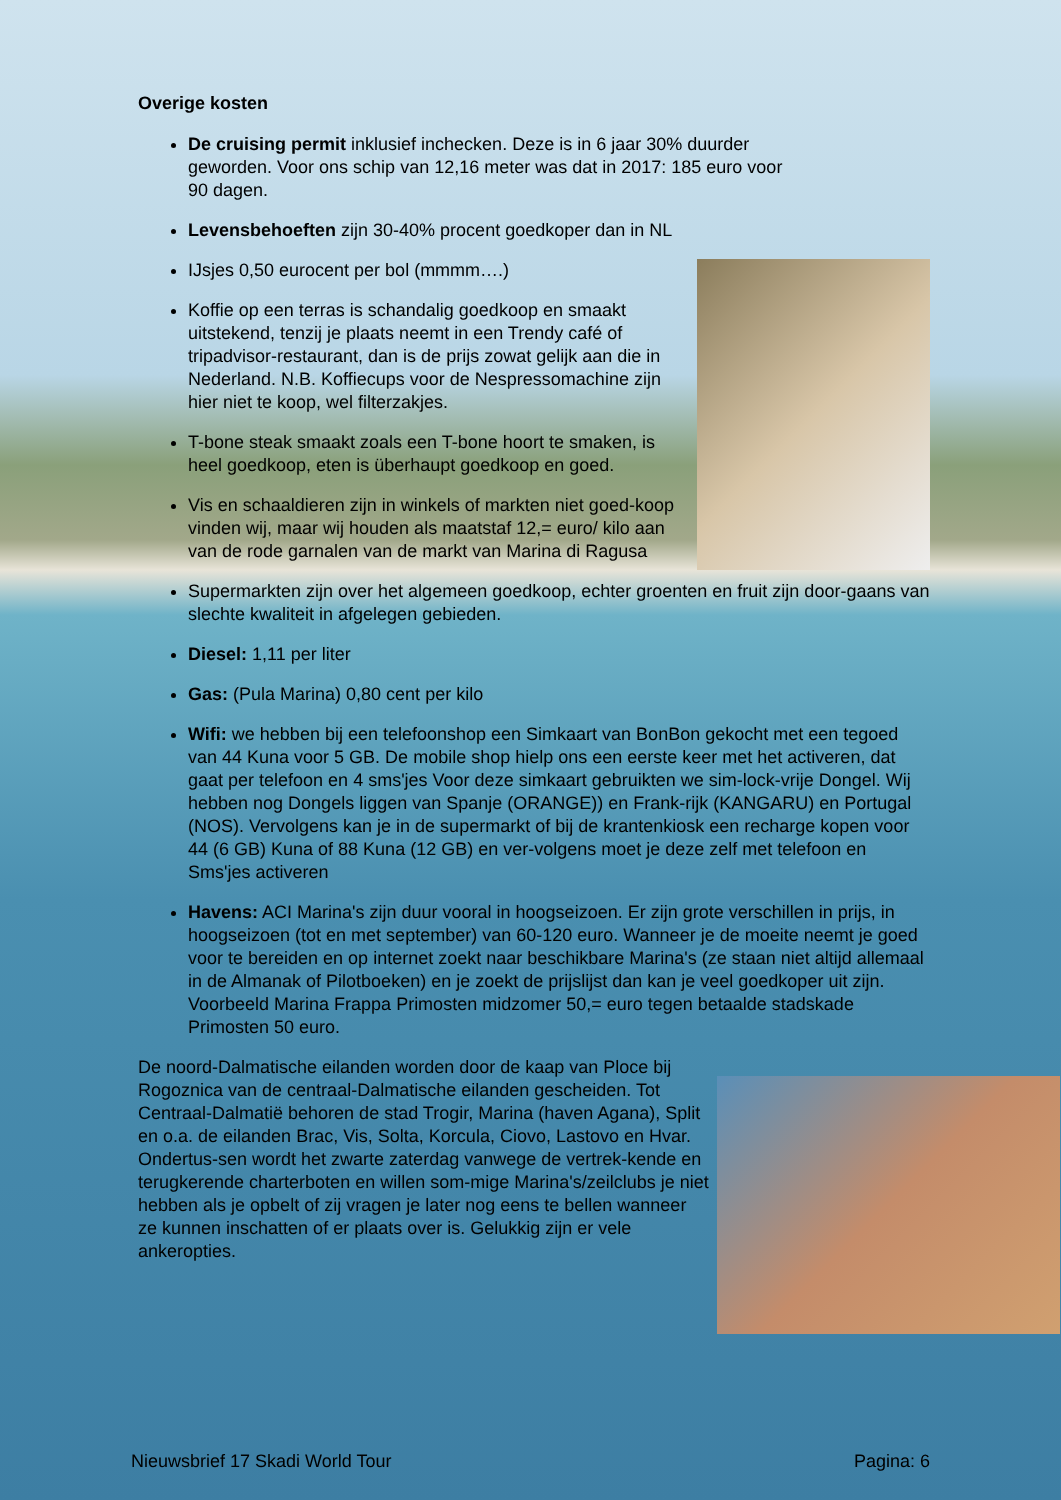Overige kosten
De cruising permit inklusief inchecken. Deze is in 6 jaar 30% duurder geworden. Voor ons schip van 12,16 meter was dat in 2017: 185 euro voor 90 dagen.
Levensbehoeften zijn 30-40% procent goedkoper dan in NL
IJsjes 0,50 eurocent per bol (mmmm….)
Koffie op een terras is schandalig goedkoop en smaakt uitstekend, tenzij je plaats neemt in een Trendy café of tripadvisor-restaurant, dan is de prijs zowat gelijk aan die in Nederland. N.B. Koffiecups voor de Nespressomachine zijn hier niet te koop, wel filterzakjes.
T-bone steak smaakt zoals een T-bone hoort te smaken, is heel goedkoop, eten is überhaupt goedkoop en goed.
Vis en schaaldieren zijn in winkels of markten niet goed-koop vinden wij, maar wij houden als maatstaf 12,= euro/ kilo aan van de rode garnalen van de markt van Marina di Ragusa
Supermarkten zijn over het algemeen goedkoop, echter groenten en fruit zijn door-gaans van slechte kwaliteit in afgelegen gebieden.
Diesel: 1,11 per liter
Gas: (Pula Marina) 0,80 cent per kilo
Wifi: we hebben bij een telefoonshop een Simkaart van BonBon gekocht met een tegoed van 44 Kuna voor 5 GB. De mobile shop hielp ons een eerste keer met het activeren, dat gaat per telefoon en 4 sms'jes Voor deze simkaart gebruikten we sim-lock-vrije Dongel. Wij hebben nog Dongels liggen van Spanje (ORANGE)) en Frank-rijk (KANGARU) en Portugal (NOS). Vervolgens kan je in de supermarkt of bij de krantenkiosk een recharge kopen voor 44 (6 GB) Kuna of 88 Kuna (12 GB) en ver-volgens moet je deze zelf met telefoon en Sms'jes activeren
Havens: ACI Marina's zijn duur vooral in hoogseizoen. Er zijn grote verschillen in prijs, in hoogseizoen (tot en met september) van 60-120 euro. Wanneer je de moeite neemt je goed voor te bereiden en op internet zoekt naar beschikbare Marina's (ze staan niet altijd allemaal in de Almanak of Pilotboeken) en je zoekt de prijslijst dan kan je veel goedkoper uit zijn. Voorbeeld Marina Frappa Primosten midzomer 50,= euro tegen betaalde stadskade Primosten 50 euro.
De noord-Dalmatische eilanden worden door de kaap van Ploce bij Rogoznica van de centraal-Dalmatische eilanden gescheiden. Tot Centraal-Dalmatië behoren de stad Trogir, Marina (haven Agana), Split en o.a. de eilanden Brac, Vis, Solta, Korcula, Ciovo, Lastovo en Hvar. Ondertus-sen wordt het zwarte zaterdag vanwege de vertrek-kende en terugkerende charterboten en willen som-mige Marina's/zeilclubs je niet hebben als je opbelt of zij vragen je later nog eens te bellen wanneer ze kunnen inschatten of er plaats over is. Gelukkig zijn er vele ankeropties.
Nieuwsbrief 17 Skadi World Tour Pagina: 6